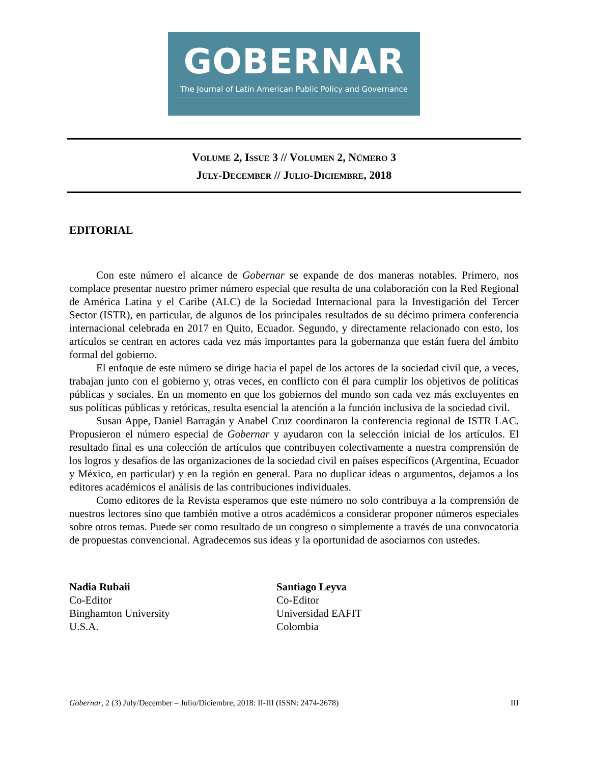GOBERNAR
The Journal of Latin American Public Policy and Governance
VOLUME 2, ISSUE 3 // VOLUMEN 2, NÚMERO 3
JULY-DECEMBER // JULIO-DICIEMBRE, 2018
EDITORIAL
Con este número el alcance de Gobernar se expande de dos maneras notables. Primero, nos complace presentar nuestro primer número especial que resulta de una colaboración con la Red Regional de América Latina y el Caribe (ALC) de la Sociedad Internacional para la Investigación del Tercer Sector (ISTR), en particular, de algunos de los principales resultados de su décimo primera conferencia internacional celebrada en 2017 en Quito, Ecuador. Segundo, y directamente relacionado con esto, los artículos se centran en actores cada vez más importantes para la gobernanza que están fuera del ámbito formal del gobierno.
El enfoque de este número se dirige hacia el papel de los actores de la sociedad civil que, a veces, trabajan junto con el gobierno y, otras veces, en conflicto con él para cumplir los objetivos de políticas públicas y sociales. En un momento en que los gobiernos del mundo son cada vez más excluyentes en sus políticas públicas y retóricas, resulta esencial la atención a la función inclusiva de la sociedad civil.
Susan Appe, Daniel Barragán y Anabel Cruz coordinaron la conferencia regional de ISTR LAC. Propusieron el número especial de Gobernar y ayudaron con la selección inicial de los artículos. El resultado final es una colección de artículos que contribuyen colectivamente a nuestra comprensión de los logros y desafíos de las organizaciones de la sociedad civil en países específicos (Argentina, Ecuador y México, en particular) y en la región en general. Para no duplicar ideas o argumentos, dejamos a los editores académicos el análisis de las contribuciones individuales.
Como editores de la Revista esperamos que este número no solo contribuya a la comprensión de nuestros lectores sino que también motive a otros académicos a considerar proponer números especiales sobre otros temas. Puede ser como resultado de un congreso o simplemente a través de una convocatoria de propuestas convencional. Agradecemos sus ideas y la oportunidad de asociarnos con ustedes.
Nadia Rubaii
Co-Editor
Binghamton University
U.S.A.
Santiago Leyva
Co-Editor
Universidad EAFIT
Colombia
Gobernar, 2 (3) July/December – Julio/Diciembre, 2018: II-III (ISSN: 2474-2678) III